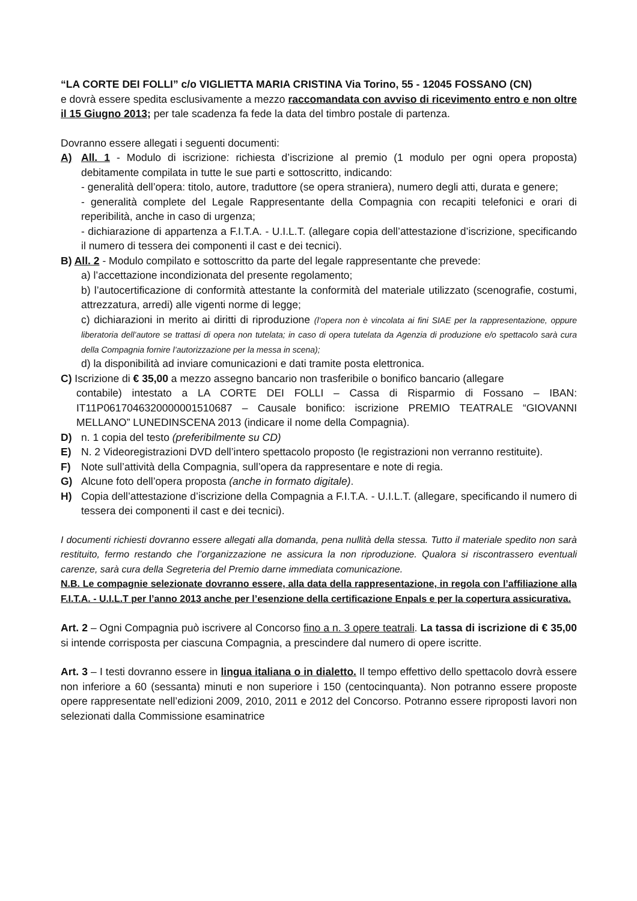“LA CORTE DEI FOLLI” c/o VIGLIETTA MARIA CRISTINA Via Torino, 55 - 12045 FOSSANO (CN)
e dovrà essere spedita esclusivamente a mezzo raccomandata con avviso di ricevimento entro e non oltre il 15 Giugno 2013; per tale scadenza fa fede la data del timbro postale di partenza.
Dovranno essere allegati i seguenti documenti:
A) All. 1 - Modulo di iscrizione: richiesta d’iscrizione al premio (1 modulo per ogni opera proposta) debitamente compilata in tutte le sue parti e sottoscritto, indicando:
- generalità dell’opera: titolo, autore, traduttore (se opera straniera), numero degli atti, durata e genere;
- generalità complete del Legale Rappresentante della Compagnia con recapiti telefonici e orari di reperibilità, anche in caso di urgenza;
- dichiarazione di appartenza a F.I.T.A. - U.I.L.T. (allegare copia dell’attestazione d’iscrizione, specificando il numero di tessera dei componenti il cast e dei tecnici).
B) All. 2 - Modulo compilato e sottoscritto da parte del legale rappresentante che prevede:
a) l’accettazione incondizionata del presente regolamento;
b) l’autocertificazione di conformità attestante la conformità del materiale utilizzato (scenografie, costumi, attrezzatura, arredi) alle vigenti norme di legge;
c) dichiarazioni in merito ai diritti di riproduzione (l’opera non è vincolata ai fini SIAE per la rappresentazione, oppure liberatoria dell’autore se trattasi di opera non tutelata; in caso di opera tutelata da Agenzia di produzione e/o spettacolo sarà cura della Compagnia fornire l’autorizzazione per la messa in scena);
d) la disponibilità ad inviare comunicazioni e dati tramite posta elettronica.
C) Iscrizione di € 35,00 a mezzo assegno bancario non trasferibile o bonifico bancario (allegare
contabile) intestato a LA CORTE DEI FOLLI – Cassa di Risparmio di Fossano – IBAN: IT11P0617046320000001510687 – Causale bonifico: iscrizione PREMIO TEATRALE “GIOVANNI MELLANO” LUNEDINSCENA 2013 (indicare il nome della Compagnia).
D) n. 1 copia del testo (preferibilmente su CD)
E) N. 2 Videoregistrazioni DVD dell’intero spettacolo proposto (le registrazioni non verranno restituite).
F) Note sull’attività della Compagnia, sull’opera da rappresentare e note di regia.
G) Alcune foto dell’opera proposta (anche in formato digitale).
H) Copia dell’attestazione d’iscrizione della Compagnia a F.I.T.A. - U.I.L.T. (allegare, specificando il numero di tessera dei componenti il cast e dei tecnici).
I documenti richiesti dovranno essere allegati alla domanda, pena nullità della stessa. Tutto il materiale spedito non sarà restituito, fermo restando che l’organizzazione ne assicura la non riproduzione. Qualora si riscontrassero eventuali carenze, sarà cura della Segreteria del Premio darne immediata comunicazione.
N.B. Le compagnie selezionate dovranno essere, alla data della rappresentazione, in regola con l’affiliazione alla F.I.T.A. - U.I.L.T per l’anno 2013 anche per l’esenzione della certificazione Enpals e per la copertura assicurativa.
Art. 2 – Ogni Compagnia può iscrivere al Concorso fino a n. 3 opere teatrali. La tassa di iscrizione di € 35,00 si intende corrisposta per ciascuna Compagnia, a prescindere dal numero di opere iscritte.
Art. 3 – I testi dovranno essere in lingua italiana o in dialetto. Il tempo effettivo dello spettacolo dovrà essere non inferiore a 60 (sessanta) minuti e non superiore i 150 (centocinquanta). Non potranno essere proposte opere rappresentate nell’edizioni 2009, 2010, 2011 e 2012 del Concorso. Potranno essere riproposti lavori non selezionati dalla Commissione esaminatrice